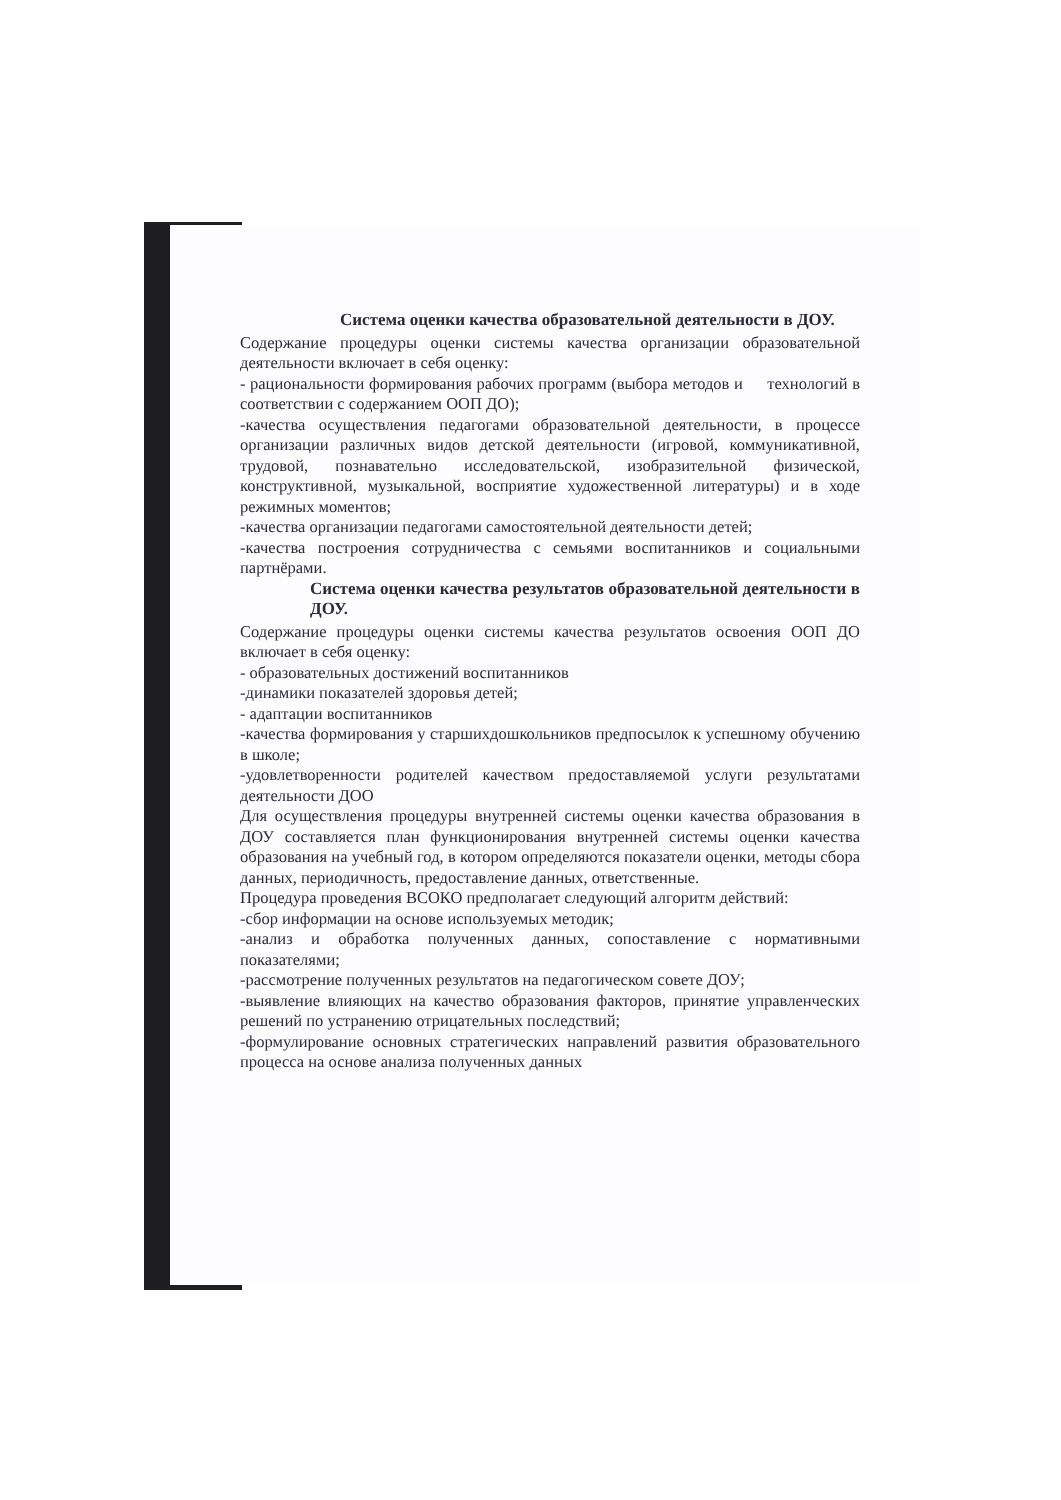Система оценки качества образовательной деятельности в ДОУ.
Содержание процедуры оценки системы качества организации образовательной деятельности включает в себя оценку:
- рациональности формирования рабочих программ (выбора методов и технологий в соответствии с содержанием ООП ДО);
-качества осуществления педагогами образовательной деятельности, в процессе организации различных видов детской деятельности (игровой, коммуникативной, трудовой, познавательно исследовательской, изобразительной физической, конструктивной, музыкальной, восприятие художественной литературы) и в ходе режимных моментов;
-качества организации педагогами самостоятельной деятельности детей;
-качества построения сотрудничества с семьями воспитанников и социальными партнёрами.
Система оценки качества результатов образовательной деятельности в ДОУ.
Содержание процедуры оценки системы качества результатов освоения ООП ДО включает в себя оценку:
- образовательных достижений воспитанников
-динамики показателей здоровья детей;
- адаптации воспитанников
-качества формирования у старшихдошкольников предпосылок к успешному обучению в школе;
-удовлетворенности родителей качеством предоставляемой услуги результатами деятельности ДОО
Для осуществления процедуры внутренней системы оценки качества образования в ДОУ составляется план функционирования внутренней системы оценки качества образования на учебный год, в котором определяются показатели оценки, методы сбора данных, периодичность, предоставление данных, ответственные.
Процедура проведения ВСОКО предполагает следующий алгоритм действий:
-сбор информации на основе используемых методик;
-анализ и обработка полученных данных, сопоставление с нормативными показателями;
-рассмотрение полученных результатов на педагогическом совете ДОУ;
-выявление влияющих на качество образования факторов, принятие управленческих решений по устранению отрицательных последствий;
-формулирование основных стратегических направлений развития образовательного процесса на основе анализа полученных данных